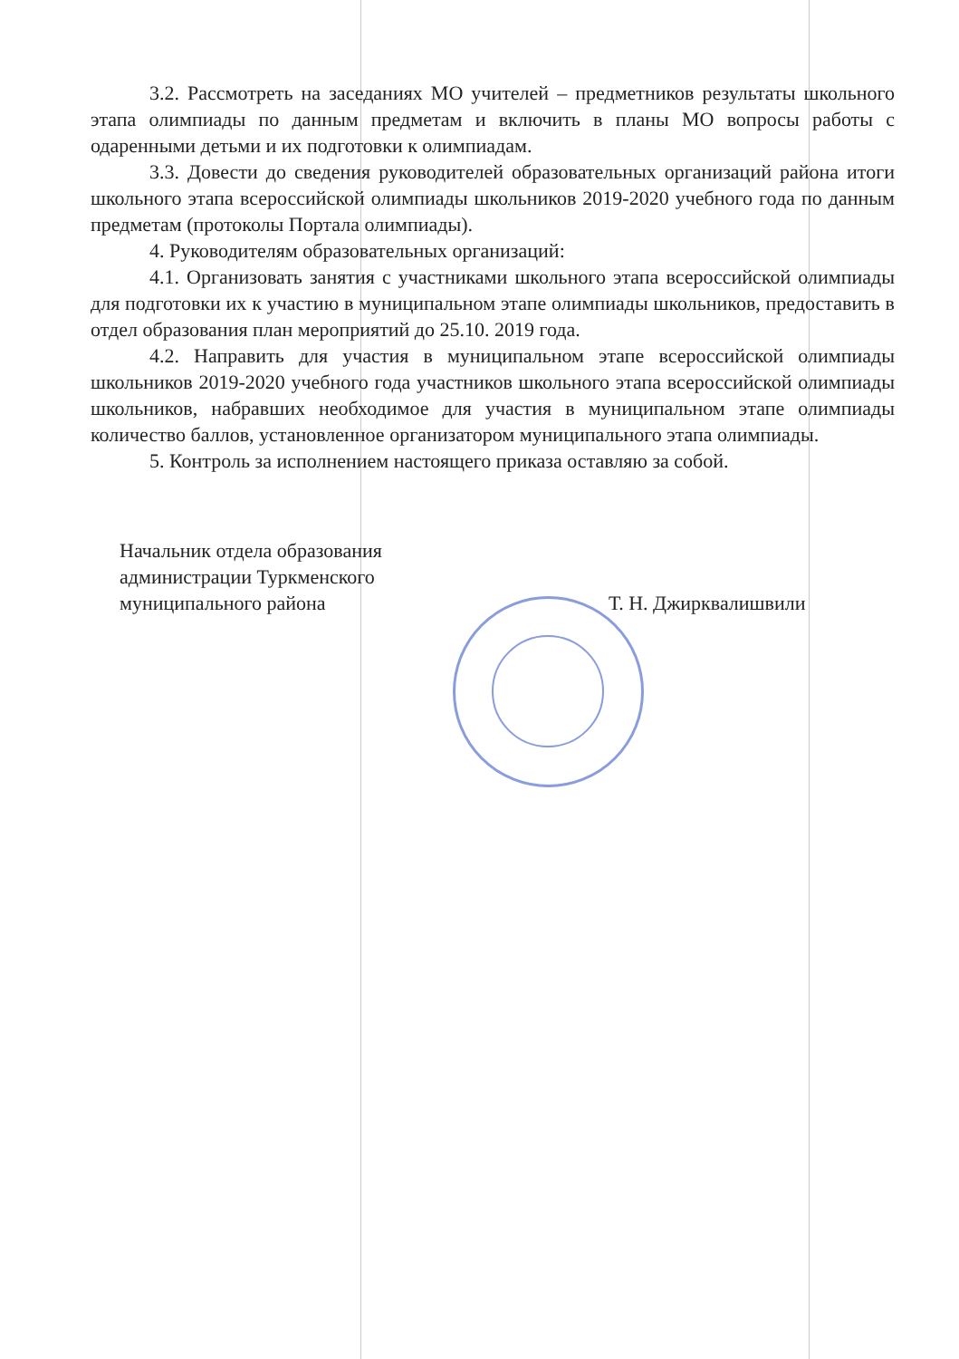3.2. Рассмотреть на заседаниях МО учителей – предметников результаты школьного этапа олимпиады по данным предметам и включить в планы МО вопросы работы с одаренными детьми и их подготовки к олимпиадам.
3.3. Довести до сведения руководителей образовательных организаций района итоги школьного этапа всероссийской олимпиады школьников 2019-2020 учебного года по данным предметам (протоколы Портала олимпиады).
4. Руководителям образовательных организаций:
4.1. Организовать занятия с участниками школьного этапа всероссийской олимпиады для подготовки их к участию в муниципальном этапе олимпиады школьников, предоставить в отдел образования план мероприятий до 25.10. 2019 года.
4.2. Направить для участия в муниципальном этапе всероссийской олимпиады школьников 2019-2020 учебного года участников школьного этапа всероссийской олимпиады школьников, набравших необходимое для участия в муниципальном этапе олимпиады количество баллов, установленное организатором муниципального этапа олимпиады.
5. Контроль за исполнением настоящего приказа оставляю за собой.
Начальник отдела образования
администрации Туркменского
муниципального района
Т. Н. Джирквалишвили